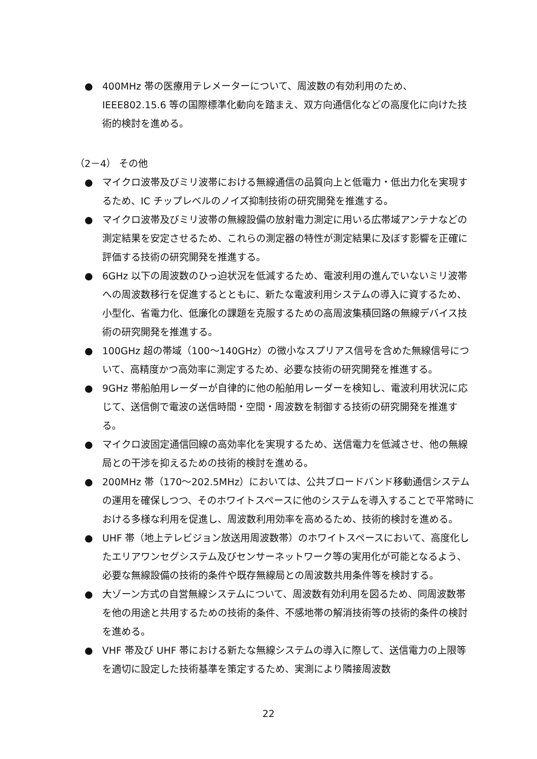● 400MHz 帯の医療用テレメーターについて、周波数の有効利用のため、IEEE802.15.6 等の国際標準化動向を踏まえ、双方向通信化などの高度化に向けた技術的検討を進める。
（2－4） その他
● マイクロ波帯及びミリ波帯における無線通信の品質向上と低電力・低出力化を実現するため、IC チップレベルのノイズ抑制技術の研究開発を推進する。
● マイクロ波帯及びミリ波帯の無線設備の放射電力測定に用いる広帯域アンテナなどの測定結果を安定させるため、これらの測定器の特性が測定結果に及ぼす影響を正確に評価する技術の研究開発を推進する。
● 6GHz 以下の周波数のひっ迫状況を低減するため、電波利用の進んでいないミリ波帯への周波数移行を促進するとともに、新たな電波利用システムの導入に資するため、小型化、省電力化、低廉化の課題を克服するための高周波集積回路の無線デバイス技術の研究開発を推進する。
● 100GHz 超の帯域（100～140GHz）の微小なスプリアス信号を含めた無線信号について、高精度かつ高効率に測定するため、必要な技術の研究開発を推進する。
● 9GHz 帯船舶用レーダーが自律的に他の船舶用レーダーを検知し、電波利用状況に応じて、送信側で電波の送信時間・空間・周波数を制御する技術の研究開発を推進する。
● マイクロ波固定通信回線の高効率化を実現するため、送信電力を低減させ、他の無線局との干渉を抑えるための技術的検討を進める。
● 200MHz 帯（170～202.5MHz）においては、公共ブロードバンド移動通信システムの運用を確保しつつ、そのホワイトスペースに他のシステムを導入することで平常時における多様な利用を促進し、周波数利用効率を高めるため、技術的検討を進める。
● UHF 帯（地上テレビジョン放送用周波数帯）のホワイトスペースにおいて、高度化したエリアワンセグシステム及びセンサーネットワーク等の実用化が可能となるよう、必要な無線設備の技術的条件や既存無線局との周波数共用条件等を検討する。
● 大ゾーン方式の自営無線システムについて、周波数有効利用を図るため、同周波数帯を他の用途と共用するための技術的条件、不感地帯の解消技術等の技術的条件の検討を進める。
● VHF 帯及び UHF 帯における新たな無線システムの導入に際して、送信電力の上限等を適切に設定した技術基準を策定するため、実測により隣接周波数
22